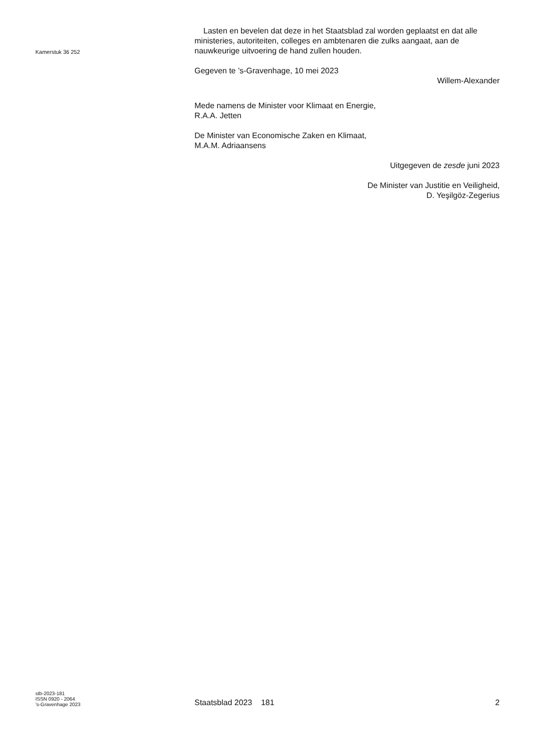Kamerstuk 36 252
Lasten en bevelen dat deze in het Staatsblad zal worden geplaatst en dat alle ministeries, autoriteiten, colleges en ambtenaren die zulks aangaat, aan de nauwkeurige uitvoering de hand zullen houden.
Gegeven te ’s-Gravenhage, 10 mei 2023
Willem-Alexander
Mede namens de Minister voor Klimaat en Energie,
R.A.A. Jetten
De Minister van Economische Zaken en Klimaat,
M.A.M. Adriaansens
Uitgegeven de zesde juni 2023
De Minister van Justitie en Veiligheid,
D. Yeşilgöz-Zegerius
stb-2023-181
ISSN 0920 - 2064
’s-Gravenhage 2023
Staatsblad 2023 181
2